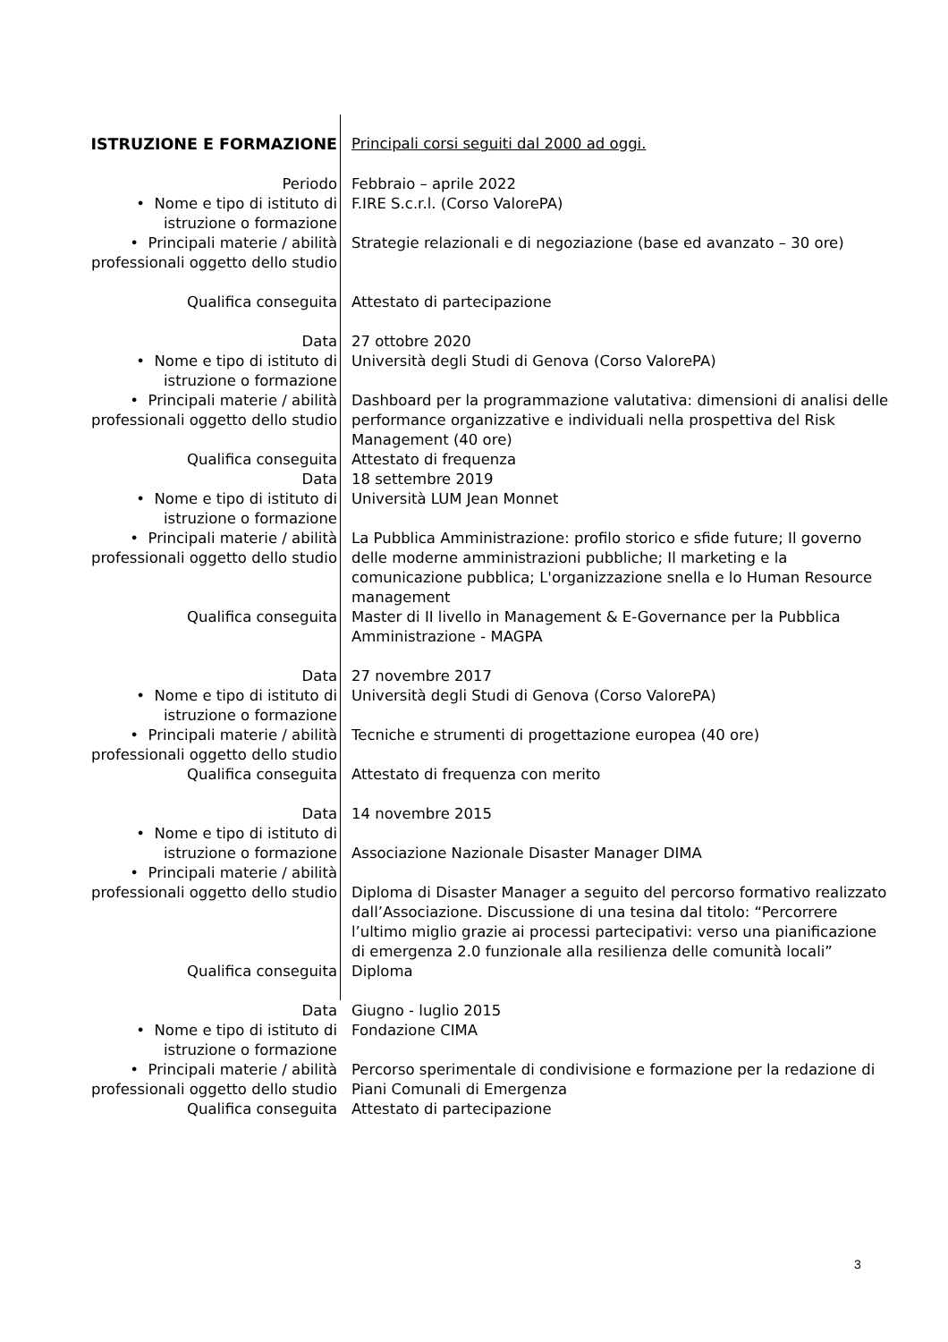| ISTRUZIONE E FORMAZIONE | Principali corsi seguiti dal 2000 ad oggi. |
| Periodo | Febbraio – aprile 2022 |
| • Nome e tipo di istituto di istruzione o formazione | F.IRE S.c.r.l. (Corso ValorePA) |
| • Principali materie / abilità professionali oggetto dello studio | Strategie relazionali e di negoziazione (base ed avanzato – 30 ore) |
| Qualifica conseguita | Attestato di partecipazione |
| Data | 27 ottobre 2020 |
| • Nome e tipo di istituto di istruzione o formazione | Università degli Studi di Genova (Corso ValorePA) |
| • Principali materie / abilità professionali oggetto dello studio | Dashboard per la programmazione valutativa: dimensioni di analisi delle performance organizzative e individuali nella prospettiva del Risk Management (40 ore) |
| Qualifica conseguita | Attestato di frequenza |
| Data | 18 settembre 2019 |
| • Nome e tipo di istituto di istruzione o formazione | Università LUM Jean Monnet |
| • Principali materie / abilità professionali oggetto dello studio | La Pubblica Amministrazione: profilo storico e sfide future; Il governo delle moderne amministrazioni pubbliche; Il marketing e la comunicazione pubblica; L'organizzazione snella e lo Human Resource management |
| Qualifica conseguita | Master di II livello in Management & E-Governance per la Pubblica Amministrazione - MAGPA |
| Data | 27 novembre 2017 |
| • Nome e tipo di istituto di istruzione o formazione | Università degli Studi di Genova (Corso ValorePA) |
| • Principali materie / abilità professionali oggetto dello studio | Tecniche e strumenti di progettazione europea (40 ore) |
| Qualifica conseguita | Attestato di frequenza con merito |
| Data | 14 novembre 2015 |
| • Nome e tipo di istituto di istruzione o formazione | Associazione Nazionale Disaster Manager DIMA |
| • Principali materie / abilità professionali oggetto dello studio | Diploma di Disaster Manager a seguito del percorso formativo realizzato dall’Associazione. Discussione di una tesina dal titolo: “Percorrere l’ultimo miglio grazie ai processi partecipativi: verso una pianificazione di emergenza 2.0 funzionale alla resilienza delle comunità locali” |
| Qualifica conseguita | Diploma |
| Data | Giugno - luglio 2015 |
| • Nome e tipo di istituto di istruzione o formazione | Fondazione CIMA |
| • Principali materie / abilità professionali oggetto dello studio | Percorso sperimentale di condivisione e formazione per la redazione di Piani Comunali di Emergenza |
| Qualifica conseguita | Attestato di partecipazione |
3